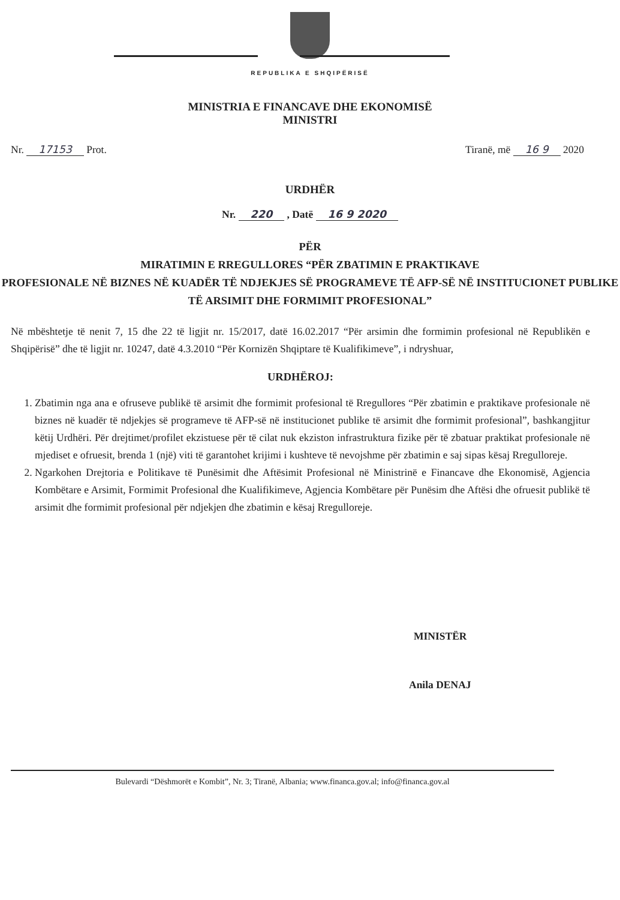REPUBLIKA E SHQIPËRISË
MINISTRIA E FINANCAVE DHE EKONOMISË
MINISTRI
Nr. 17153 Prot. Tiranë, më 16 9 2020
URDHËR
Nr. 220 , Datë 16 9 2020
PËR
MIRATIMIN E RREGULLORES “PËR ZBATIMIN E PRAKTIKAVE
PROFESIONALE NË BIZNES NË KUADËR TË NDJEKJES SË PROGRAMEVE TË AFP-SË NË INSTITUCIONET PUBLIKE TË ARSIMIT DHE FORMIMIT PROFESIONAL”
Në mbështetje të nenit 7, 15 dhe 22 të ligjit nr. 15/2017, datë 16.02.2017 “Për arsimin dhe formimin profesional në Republikën e Shqipërisë” dhe të ligjit nr. 10247, datë 4.3.2010 “Për Kornizën Shqiptare të Kualifikimeve”, i ndryshuar,
URDHËROJ:
1. Zbatimin nga ana e ofruseve publikë të arsimit dhe formimit profesional të Rregullores “Për zbatimin e praktikave profesionale në biznes në kuadër të ndjekjes së programeve të AFP-së në institucionet publike të arsimit dhe formimit profesional”, bashkangjitur këtij Urdhëri. Për drejtimet/profilet ekzistuese për të cilat nuk ekziston infrastruktura fizike për të zbatuar praktikat profesionale në mjediset e ofruesit, brenda 1 (një) viti të garantohet krijimi i kushteve të nevojshme për zbatimin e saj sipas kësaj Rregulloreje.
2. Ngarkohen Drejtoria e Politikave të Punësimit dhe Aftësimit Profesional në Ministrinë e Financave dhe Ekonomisë, Agjencia Kombëtare e Arsimit, Formimit Profesional dhe Kualifikimeve, Agjencia Kombëtare për Punësim dhe Aftësi dhe ofruesit publikë të arsimit dhe formimit profesional për ndjekjen dhe zbatimin e kësaj Rregulloreje.
MINISTËR
Anila DENAJ
Bulevardi “Dëshmorët e Kombit”, Nr. 3; Tiranë, Albania; www.financa.gov.al; info@financa.gov.al